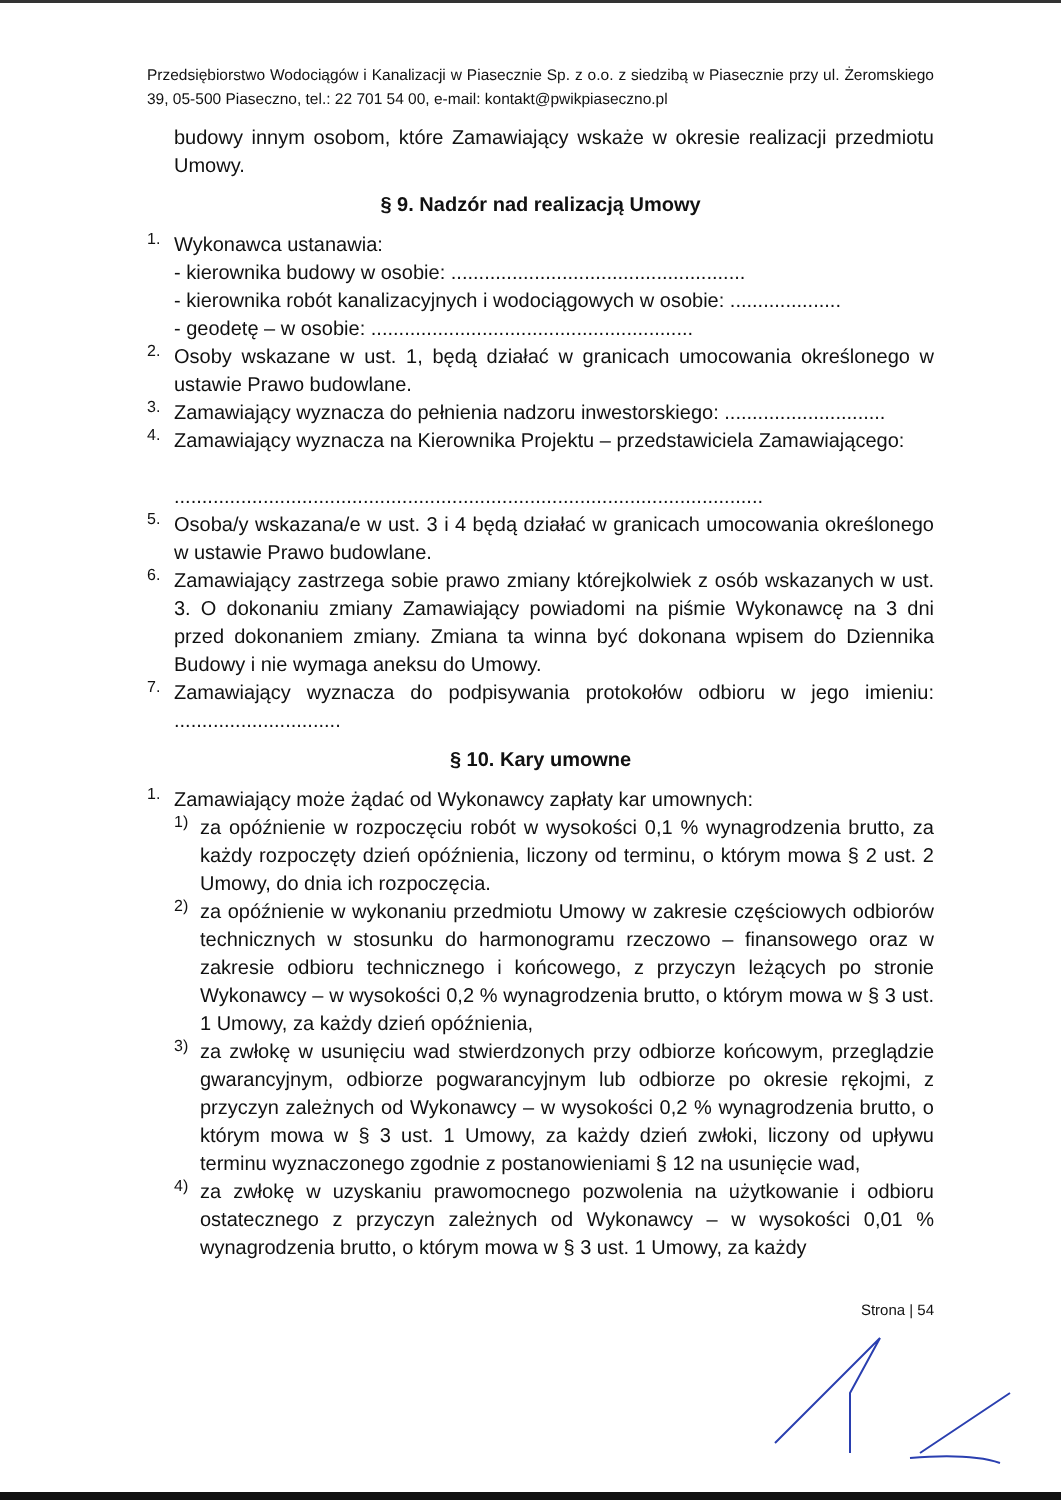Przedsiębiorstwo Wodociągów i Kanalizacji w Piasecznie Sp. z o.o. z siedzibą w Piasecznie przy ul. Żeromskiego 39, 05-500 Piaseczno, tel.: 22 701 54 00, e-mail: kontakt@pwikpiaseczno.pl
budowy innym osobom, które Zamawiający wskaże w okresie realizacji przedmiotu Umowy.
§ 9. Nadzór nad realizacją Umowy
1.
Wykonawca ustanawia:
- kierownika budowy w osobie: .....................................................
- kierownika robót kanalizacyjnych i wodociągowych w osobie: ....................
- geodetę – w osobie: ..........................................................
2.
Osoby wskazane w ust. 1, będą działać w granicach umocowania określonego w ustawie Prawo budowlane.
3.
Zamawiający wyznacza do pełnienia nadzoru inwestorskiego: .............................
4.
Zamawiający wyznacza na Kierownika Projektu – przedstawiciela Zamawiającego:
..........................................................................................................
5.
Osoba/y wskazana/e w ust. 3 i 4 będą działać w granicach umocowania określonego w ustawie Prawo budowlane.
6.
Zamawiający zastrzega sobie prawo zmiany którejkolwiek z osób wskazanych w ust. 3. O dokonaniu zmiany Zamawiający powiadomi na piśmie Wykonawcę na 3 dni przed dokonaniem zmiany. Zmiana ta winna być dokonana wpisem do Dziennika Budowy i nie wymaga aneksu do Umowy.
7.
Zamawiający wyznacza do podpisywania protokołów odbioru w jego imieniu: ..............................
§ 10. Kary umowne
1.
Zamawiający może żądać od Wykonawcy zapłaty kar umownych:
1)
za opóźnienie w rozpoczęciu robót w wysokości 0,1 % wynagrodzenia brutto, za każdy rozpoczęty dzień opóźnienia, liczony od terminu, o którym mowa § 2 ust. 2 Umowy, do dnia ich rozpoczęcia.
2)
za opóźnienie w wykonaniu przedmiotu Umowy w zakresie częściowych odbiorów technicznych w stosunku do harmonogramu rzeczowo – finansowego oraz w zakresie odbioru technicznego i końcowego, z przyczyn leżących po stronie Wykonawcy – w wysokości 0,2 % wynagrodzenia brutto, o którym mowa w § 3 ust. 1 Umowy, za każdy dzień opóźnienia,
3)
za zwłokę w usunięciu wad stwierdzonych przy odbiorze końcowym, przeglądzie gwarancyjnym, odbiorze pogwarancyjnym lub odbiorze po okresie rękojmi, z przyczyn zależnych od Wykonawcy – w wysokości 0,2 % wynagrodzenia brutto, o którym mowa w § 3 ust. 1 Umowy, za każdy dzień zwłoki, liczony od upływu terminu wyznaczonego zgodnie z postanowieniami § 12 na usunięcie wad,
4)
za zwłokę w uzyskaniu prawomocnego pozwolenia na użytkowanie i odbioru ostatecznego z przyczyn zależnych od Wykonawcy – w wysokości 0,01 % wynagrodzenia brutto, o którym mowa w § 3 ust. 1 Umowy, za każdy
Strona | 54